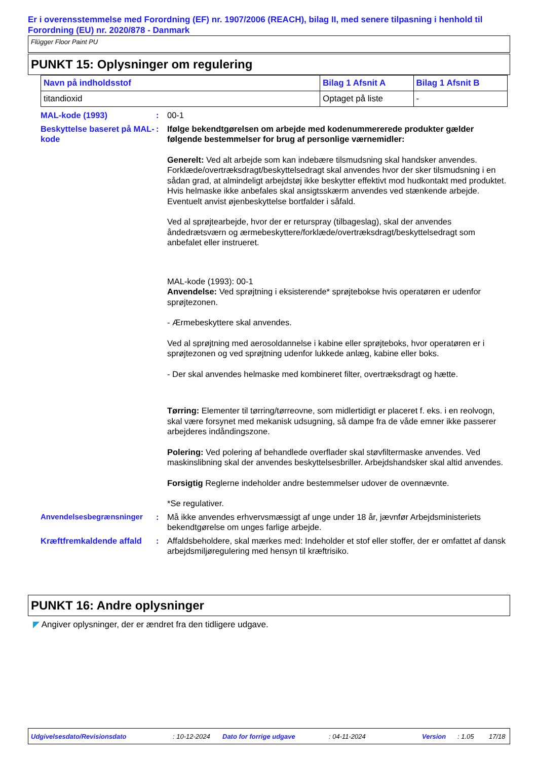Er i overensstemmelse med Forordning (EF) nr. 1907/2006 (REACH), bilag II, med senere tilpasning i henhold til Forordning (EU) nr. 2020/878 - Danmark
Flügger Floor Paint PU
PUNKT 15: Oplysninger om regulering
| Navn på indholdsstof | Bilag 1 Afsnit A | Bilag 1 Afsnit B |
| --- | --- | --- |
| titandioxid | Optaget på liste | - |
MAL-kode (1993) : 00-1
Beskyttelse baseret på MAL-kode
: Ifølge bekendtgørelsen om arbejde med kodenummererede produkter gælder følgende bestemmelser for brug af personlige værnemidler:
Generelt: Ved alt arbejde som kan indebære tilsmudsning skal handsker anvendes. Forklæde/overtræksdragt/beskyttelsedragt skal anvendes hvor der sker tilsmudsning i en sådan grad, at almindeligt arbejdstøj ikke beskytter effektivt mod hudkontakt med produktet. Hvis helmaske ikke anbefales skal ansigtsskærm anvendes ved stænkende arbejde. Eventuelt anvist øjenbeskyttelse bortfalder i såfald.
Ved al sprøjtearbejde, hvor der er returspray (tilbageslag), skal der anvendes åndedrætsværn og ærmebeskyttere/forklæde/overtræksdragt/beskyttelsedragt som anbefalet eller instrueret.
MAL-kode (1993): 00-1
Anvendelse: Ved sprøjtning i eksisterende* sprøjtebokse hvis operatøren er udenfor sprøjtezonen.
- Ærmebeskyttere skal anvendes.
Ved al sprøjtning med aerosoldannelse i kabine eller sprøjteboks, hvor operatøren er i sprøjtezonen og ved sprøjtning udenfor lukkede anlæg, kabine eller boks.
- Der skal anvendes helmaske med kombineret filter, overtræksdragt og hætte.
Tørring: Elementer til tørring/tørreovne, som midlertidigt er placeret f. eks. i en reolvogn, skal være forsynet med mekanisk udsugning, så dampe fra de våde emner ikke passerer arbejderes indåndingszone.
Polering: Ved polering af behandlede overflader skal støvfiltermaske anvendes. Ved maskinslibning skal der anvendes beskyttelsesbriller. Arbejdshandsker skal altid anvendes.
Forsigtig Reglerne indeholder andre bestemmelser udover de ovennævnte.
*Se regulativer.
Anvendelsesbegrænsninger : Må ikke anvendes erhvervsmæssigt af unge under 18 år, jævnfør Arbejdsministeriets bekendtgørelse om unges farlige arbejde.
Kræftfremkaldende affald
: Affaldsbeholdere, skal mærkes med: Indeholder et stof eller stoffer, der er omfattet af dansk arbejdsmiljøregulering med hensyn til kræftrisiko.
PUNKT 16: Andre oplysninger
◤ Angiver oplysninger, der er ændret fra den tidligere udgave.
Udgivelsesdato/Revisionsdato: 10-12-2024 Dato for forrige udgave: 04-11-2024 Version: 1.05 17/18